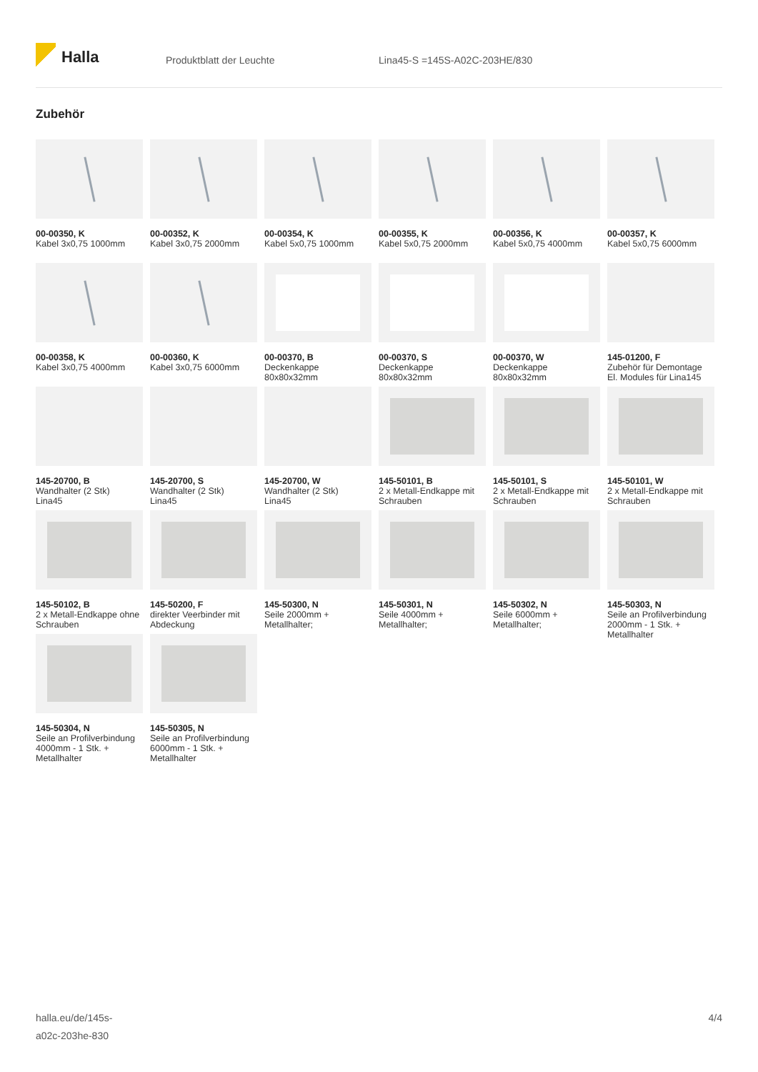Halla
Produktblatt der Leuchte Lina45-S =145S-A02C-203HE/830
Zubehör
00-00350, K
Kabel 3x0,75 1000mm
00-00352, K
Kabel 3x0,75 2000mm
00-00354, K
Kabel 5x0,75 1000mm
00-00355, K
Kabel 5x0,75 2000mm
00-00356, K
Kabel 5x0,75 4000mm
00-00357, K
Kabel 5x0,75 6000mm
00-00358, K
Kabel 3x0,75 4000mm
00-00360, K
Kabel 3x0,75 6000mm
00-00370, B
Deckenkappe
80x80x32mm
00-00370, S
Deckenkappe
80x80x32mm
00-00370, W
Deckenkappe
80x80x32mm
145-01200, F
Zubehör für Demontage El. Modules für Lina145
145-20700, B
Wandhalter (2 Stk)
Lina45
145-20700, S
Wandhalter (2 Stk)
Lina45
145-20700, W
Wandhalter (2 Stk)
Lina45
145-50101, B
2 x Metall-Endkappe mit Schrauben
145-50101, S
2 x Metall-Endkappe mit Schrauben
145-50101, W
2 x Metall-Endkappe mit Schrauben
145-50102, B
2 x Metall-Endkappe ohne Schrauben
145-50200, F
direkter Veerbinder mit Abdeckung
145-50300, N
Seile 2000mm +
Metallhalter;
145-50301, N
Seile 4000mm +
Metallhalter;
145-50302, N
Seile 6000mm +
Metallhalter;
145-50303, N
Seile an Profilverbindung 2000mm - 1 Stk. + Metallhalter
145-50304, N
Seile an Profilverbindung 4000mm - 1 Stk. + Metallhalter
145-50305, N
Seile an Profilverbindung 6000mm - 1 Stk. + Metallhalter
halla.eu/de/145s-
a02c-203he-830
4/4